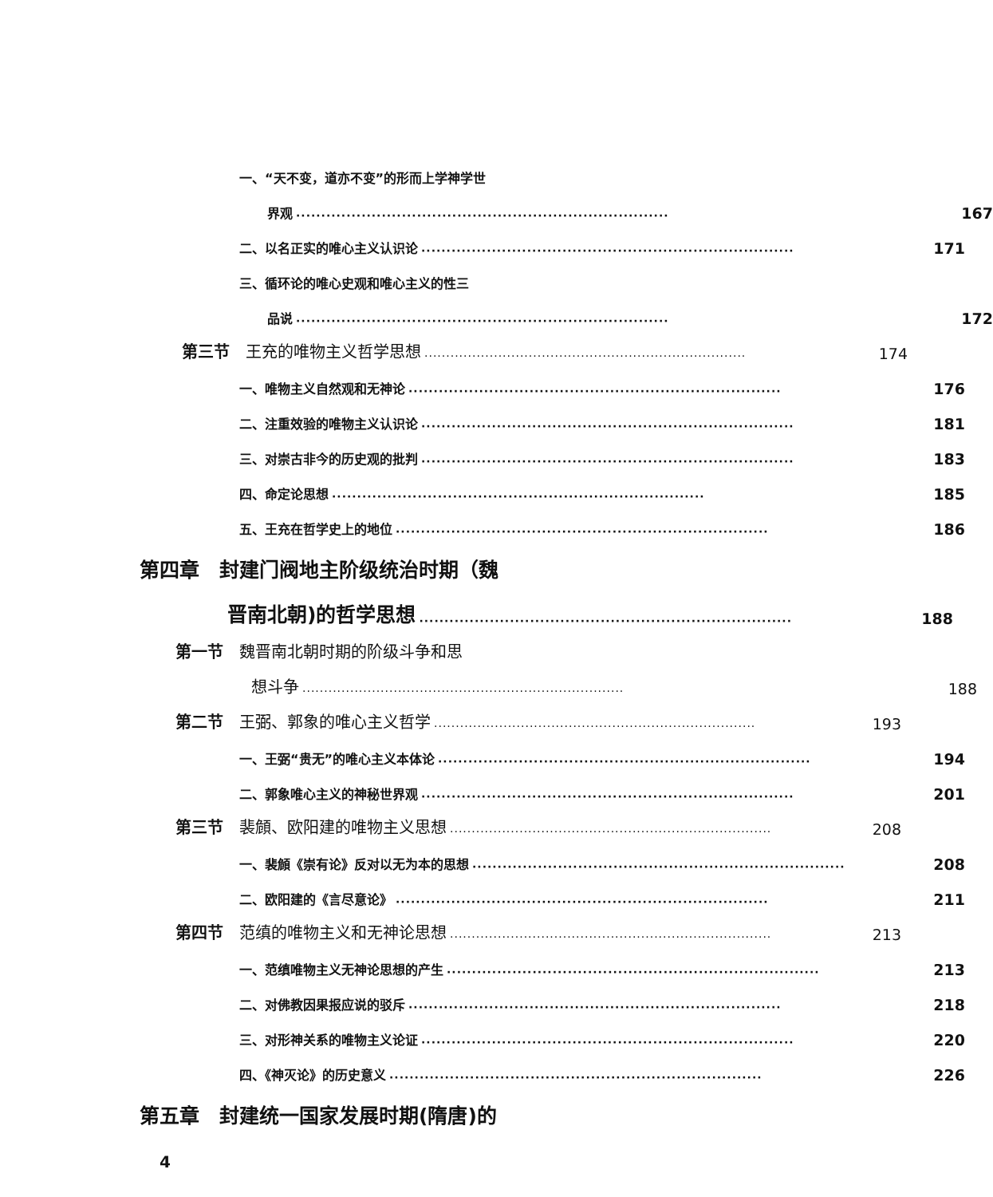一、“天不变，道亦不变”的形而上学神学世
界观 ·········································································· 167
二、以名正实的唯心主义认识论 ·········································································· 171
三、循环论的唯心史观和唯心主义的性三
品说 ·········································································· 172
第三节　王充的唯物主义哲学思想 ·········································································· 174
一、唯物主义自然观和无神论 ·········································································· 176
二、注重效验的唯物主义认识论 ·········································································· 181
三、对崇古非今的历史观的批判 ·········································································· 183
四、命定论思想 ·········································································· 185
五、王充在哲学史上的地位 ·········································································· 186
第四章　封建门阀地主阶级统治时期（魏
晋南北朝)的哲学思想 ·········································································· 188
第一节　魏晋南北朝时期的阶级斗争和思
想斗争 ·········································································· 188
第二节　王弼、郭象的唯心主义哲学 ·········································································· 193
一、王弼“贵无”的唯心主义本体论 ·········································································· 194
二、郭象唯心主义的神秘世界观 ·········································································· 201
第三节　裴頠、欧阳建的唯物主义思想 ·········································································· 208
一、裴頠《崇有论》反对以无为本的思想 ·········································································· 208
二、欧阳建的《言尽意论》 ·········································································· 211
第四节　范缜的唯物主义和无神论思想 ·········································································· 213
一、范缜唯物主义无神论思想的产生 ·········································································· 213
二、对佛教因果报应说的驳斥 ·········································································· 218
三、对形神关系的唯物主义论证 ·········································································· 220
四、《神灭论》的历史意义 ·········································································· 226
第五章　封建统一国家发展时期(隋唐)的
4